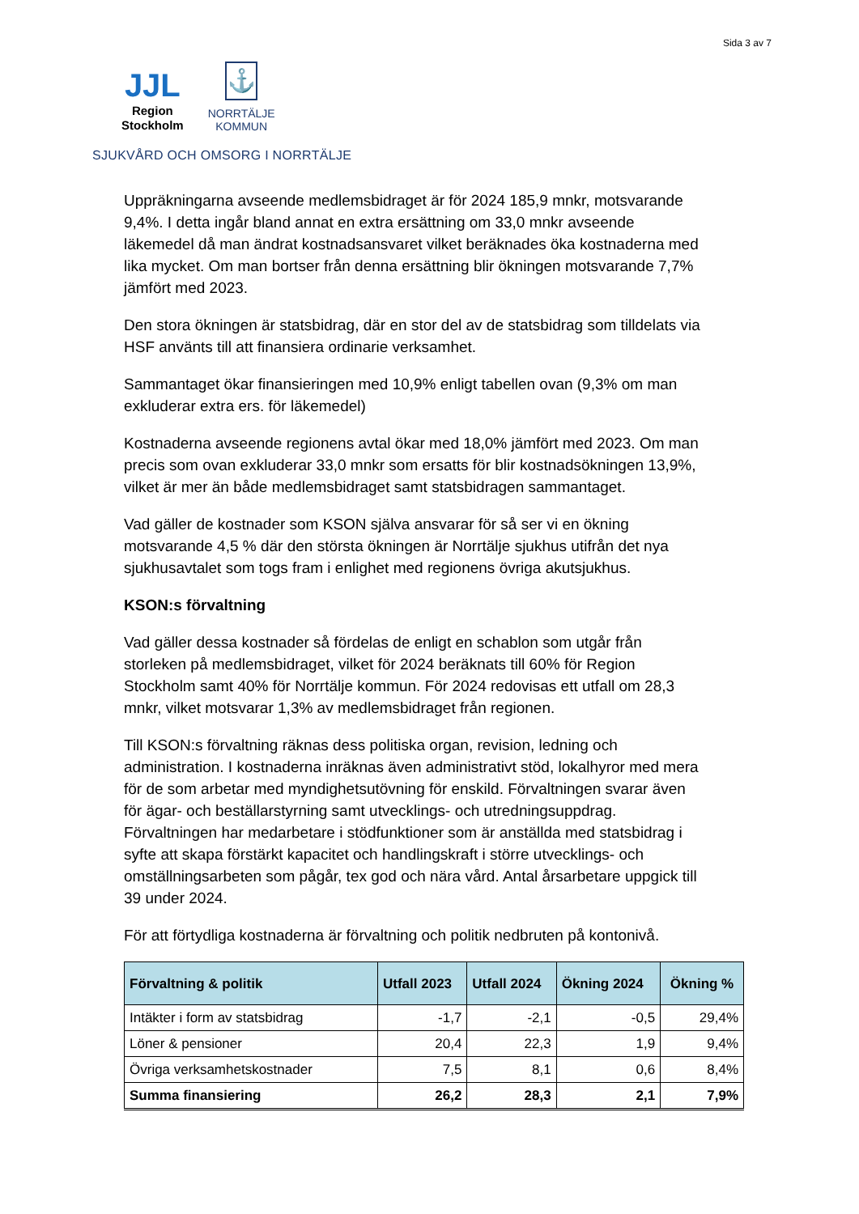Sida 3 av 7
JJL
Region
Stockholm
⚓
NORRTÄLJE
KOMMUN
SJUKVÅRD OCH OMSORG I NORRTÄLJE
Uppräkningarna avseende medlemsbidraget är för 2024 185,9 mnkr, motsvarande 9,4%. I detta ingår bland annat en extra ersättning om 33,0 mnkr avseende läkemedel då man ändrat kostnadsansvaret vilket beräknades öka kostnaderna med lika mycket. Om man bortser från denna ersättning blir ökningen motsvarande 7,7% jämfört med 2023.
Den stora ökningen är statsbidrag, där en stor del av de statsbidrag som tilldelats via HSF använts till att finansiera ordinarie verksamhet.
Sammantaget ökar finansieringen med 10,9% enligt tabellen ovan (9,3% om man exkluderar extra ers. för läkemedel)
Kostnaderna avseende regionens avtal ökar med 18,0% jämfört med 2023. Om man precis som ovan exkluderar 33,0 mnkr som ersatts för blir kostnadsökningen 13,9%, vilket är mer än både medlemsbidraget samt statsbidragen sammantaget.
Vad gäller de kostnader som KSON själva ansvarar för så ser vi en ökning motsvarande 4,5 % där den största ökningen är Norrtälje sjukhus utifrån det nya sjukhusavtalet som togs fram i enlighet med regionens övriga akutsjukhus.
KSON:s förvaltning
Vad gäller dessa kostnader så fördelas de enligt en schablon som utgår från storleken på medlemsbidraget, vilket för 2024 beräknats till 60% för Region Stockholm samt 40% för Norrtälje kommun. För 2024 redovisas ett utfall om 28,3 mnkr, vilket motsvarar 1,3% av medlemsbidraget från regionen.
Till KSON:s förvaltning räknas dess politiska organ, revision, ledning och administration. I kostnaderna inräknas även administrativt stöd, lokalhyror med mera för de som arbetar med myndighetsutövning för enskild. Förvaltningen svarar även för ägar- och beställarstyrning samt utvecklings- och utredningsuppdrag. Förvaltningen har medarbetare i stödfunktioner som är anställda med statsbidrag i syfte att skapa förstärkt kapacitet och handlingskraft i större utvecklings- och omställningsarbeten som pågår, tex god och nära vård. Antal årsarbetare uppgick till 39 under 2024.
För att förtydliga kostnaderna är förvaltning och politik nedbruten på kontonivå.
| Förvaltning & politik | Utfall 2023 | Utfall 2024 | Ökning 2024 | Ökning % |
| --- | --- | --- | --- | --- |
| Intäkter i form av statsbidrag | -1,7 | -2,1 | -0,5 | 29,4% |
| Löner & pensioner | 20,4 | 22,3 | 1,9 | 9,4% |
| Övriga verksamhetskostnader | 7,5 | 8,1 | 0,6 | 8,4% |
| Summa finansiering | 26,2 | 28,3 | 2,1 | 7,9% |